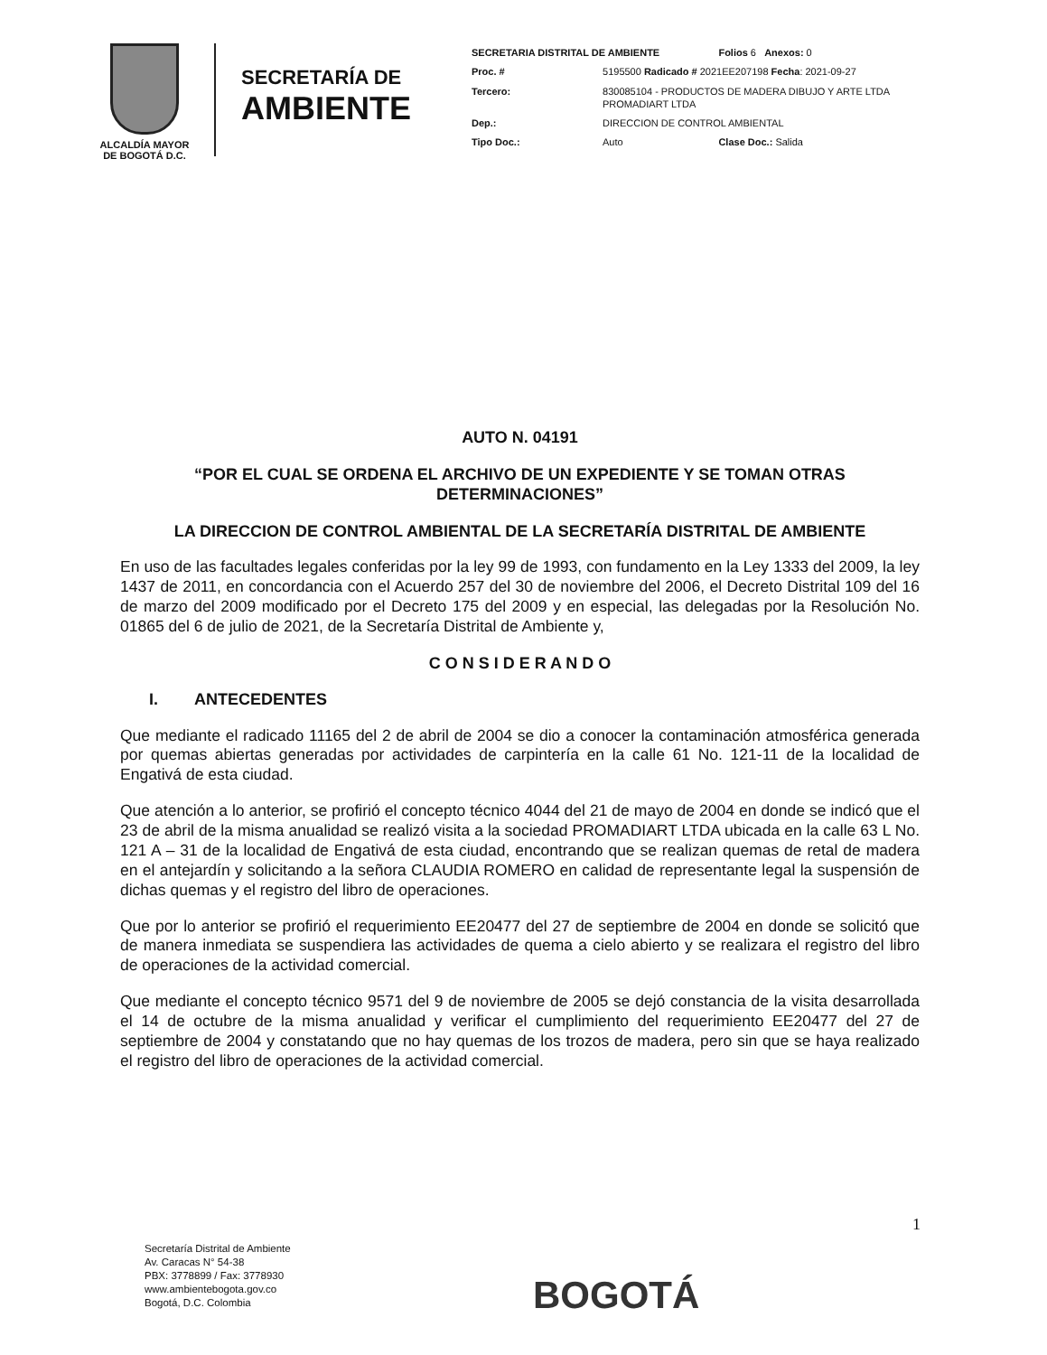ALCALDÍA MAYOR
DE BOGOTÁ D.C.
SECRETARÍA DE
AMBIENTE
| SECRETARIA DISTRITAL DE AMBIENTE | | Folios 6 Anexos: 0 |
| Proc. # | 5195500 Radicado # 2021EE207198 Fecha : 2021-09-27 | |
| Tercero: | 830085104 - PRODUCTOS DE MADERA DIBUJO Y ARTE LTDA PROMADIART LTDA | |
| Dep.: | DIRECCION DE CONTROL AMBIENTAL | |
| Tipo Doc.: | Auto | Clase Doc.: Salida |
AUTO N. 04191
“POR EL CUAL SE ORDENA EL ARCHIVO DE UN EXPEDIENTE Y SE TOMAN OTRAS DETERMINACIONES”
LA DIRECCION DE CONTROL AMBIENTAL DE LA SECRETARÍA DISTRITAL DE AMBIENTE
En uso de las facultades legales conferidas por la ley 99 de 1993, con fundamento en la Ley 1333 del 2009, la ley 1437 de 2011, en concordancia con el Acuerdo 257 del 30 de noviembre del 2006, el Decreto Distrital 109 del 16 de marzo del 2009 modificado por el Decreto 175 del 2009 y en especial, las delegadas por la Resolución No. 01865 del 6 de julio de 2021, de la Secretaría Distrital de Ambiente y,
C O N S I D E R A N D O
I. ANTECEDENTES
Que mediante el radicado 11165 del 2 de abril de 2004 se dio a conocer la contaminación atmosférica generada por quemas abiertas generadas por actividades de carpintería en la calle 61 No. 121-11 de la localidad de Engativá de esta ciudad.
Que atención a lo anterior, se profirió el concepto técnico 4044 del 21 de mayo de 2004 en donde se indicó que el 23 de abril de la misma anualidad se realizó visita a la sociedad PROMADIART LTDA ubicada en la calle 63 L No. 121 A – 31 de la localidad de Engativá de esta ciudad, encontrando que se realizan quemas de retal de madera en el antejardín y solicitando a la señora CLAUDIA ROMERO en calidad de representante legal la suspensión de dichas quemas y el registro del libro de operaciones.
Que por lo anterior se profirió el requerimiento EE20477 del 27 de septiembre de 2004 en donde se solicitó que de manera inmediata se suspendiera las actividades de quema a cielo abierto y se realizara el registro del libro de operaciones de la actividad comercial.
Que mediante el concepto técnico 9571 del 9 de noviembre de 2005 se dejó constancia de la visita desarrollada el 14 de octubre de la misma anualidad y verificar el cumplimiento del requerimiento EE20477 del 27 de septiembre de 2004 y constatando que no hay quemas de los trozos de madera, pero sin que se haya realizado el registro del libro de operaciones de la actividad comercial.
1
Secretaría Distrital de Ambiente
Av. Caracas N° 54-38
PBX: 3778899 / Fax: 3778930
www.ambientebogota.gov.co
Bogotá, D.C. Colombia
BOGOTÁ